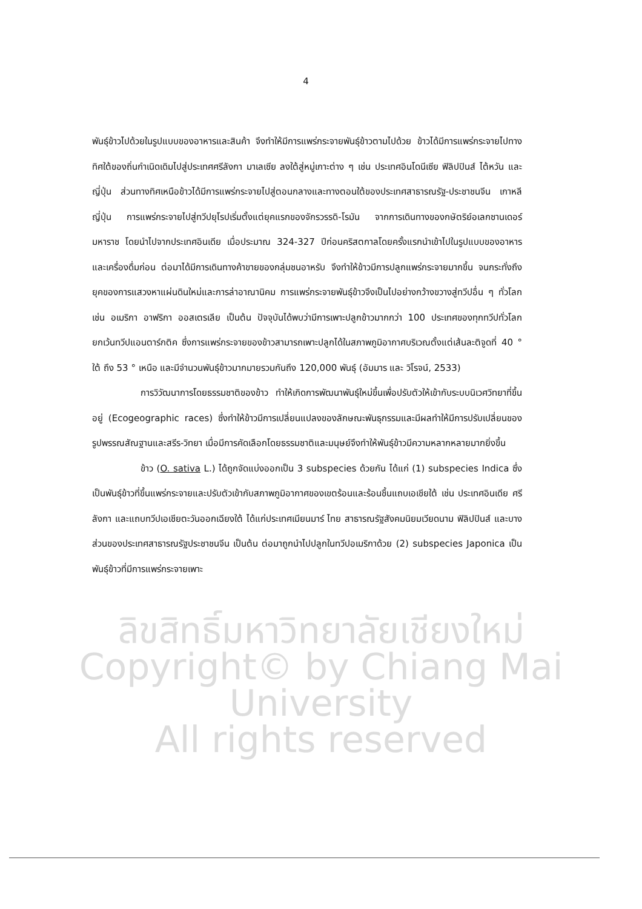ลิขสิทธิ์มหาวิทยาลัยเชียงใหม่
Copyright© by Chiang Mai University
All rights reserved
4
พันธุ์ข้าวไปด้วยในรูปแบบของอาหารและสินค้า จึงทำให้มีการแพร่กระจายพันธุ์ข้าวตามไปด้วย ข้าวได้มีการแพร่กระจายไปทางทิศใต้ของถิ่นกำเนิดเดิมไปสู่ประเทศศรีลังกา มาเลเซีย ลงใต้สู่หมู่เกาะต่าง ๆ เช่น ประเทศอินโดนีเซีย ฟิลิปปินส์ ไต้หวัน และญี่ปุ่น ส่วนทางทิศเหนือข้าวได้มีการแพร่กระจายไปสู่ตอนกลางและทางตอนใต้ของประเทศสาธารณรัฐ-ประชาชนจีน เกาหลี ญี่ปุ่น การแพร่กระจายไปสู่ทวีปยุโรปเริ่มตั้งแต่ยุคแรกของจักรวรรดิ-โรมัน จากการเดินทางของกษัตริย์อเลกซานเดอร์มหาราช โดยนำไปจากประเทศอินเดีย เมื่อประมาณ 324-327 ปีก่อนคริสตกาลโดยครั้งแรกนำเข้าไปในรูปแบบของอาหาร และเครื่องดื่มก่อน ต่อมาได้มีการเดินทางค้าขายของกลุ่มชนอาหรับ จึงทำให้ข้าวมีการปลูกแพร่กระจายมากขึ้น จนกระทั่งถึงยุคของการแสวงหาแผ่นดินใหม่และการล่าอาณานิคม การแพร่กระจายพันธุ์ข้าวจึงเป็นไปอย่างกว้างขวางสู่ทวีปอื่น ๆ ทั่วโลก เช่น อเมริกา อาฟริกา ออสเตรเลีย เป็นต้น ปัจจุบันได้พบว่ามีการเพาะปลูกข้าวมากกว่า 100 ประเทศของทุกทวีปทั่วโลก ยกเว้นทวีปแอนตาร์กติค ซึ่งการแพร่กระจายของข้าวสามารถเพาะปลูกได้ในสภาพภูมิอากาศบริเวณตั้งแต่เส้นละติจูดที่ 40 ° ใต้ ถึง 53 ° เหนือ และมีจำนวนพันธุ์ข้าวมากมายรวมกันถึง 120,000 พันธุ์ (อัมมาร และ วิโรจน์, 2533)
การวิวัฒนาการโดยธรรมชาติของข้าว ทำให้เกิดการพัฒนาพันธุ์ใหม่ขึ้นเพื่อปรับตัวให้เข้ากับระบบนิเวศวิทยาที่ขึ้นอยู่ (Ecogeographic races) ซึ่งทำให้ข้าวมีการเปลี่ยนแปลงของลักษณะพันธุกรรมและมีผลทำให้มีการปรับเปลี่ยนของรูปพรรณสัณฐานและสรีร-วิทยา เมื่อมีการคัดเลือกโดยธรรมชาติและมนุษย์จึงทำให้พันธุ์ข้าวมีความหลากหลายมากยิ่งขึ้น
ข้าว (O. sativa L.) ได้ถูกจัดแบ่งออกเป็น 3 subspecies ด้วยกัน ได้แก่ (1) subspecies Indica ซึ่งเป็นพันธุ์ข้าวที่ขึ้นแพร่กระจายและปรับตัวเข้ากับสภาพภูมิอากาศของเขตร้อนและร้อนชื้นแถบเอเชียใต้ เช่น ประเทศอินเดีย ศรีลังกา และแถบทวีปเอเชียตะวันออกเฉียงใต้ ได้แก่ประเทศเมียนมาร์ ไทย สาธารณรัฐสังคมนิยมเวียดนาม ฟิลิปปินส์ และบางส่วนของประเทศสาธารณรัฐประชาชนจีน เป็นต้น ต่อมาถูกนำไปปลูกในทวีปอเมริกาด้วย (2) subspecies Japonica เป็นพันธุ์ข้าวที่มีการแพร่กระจายเพาะ